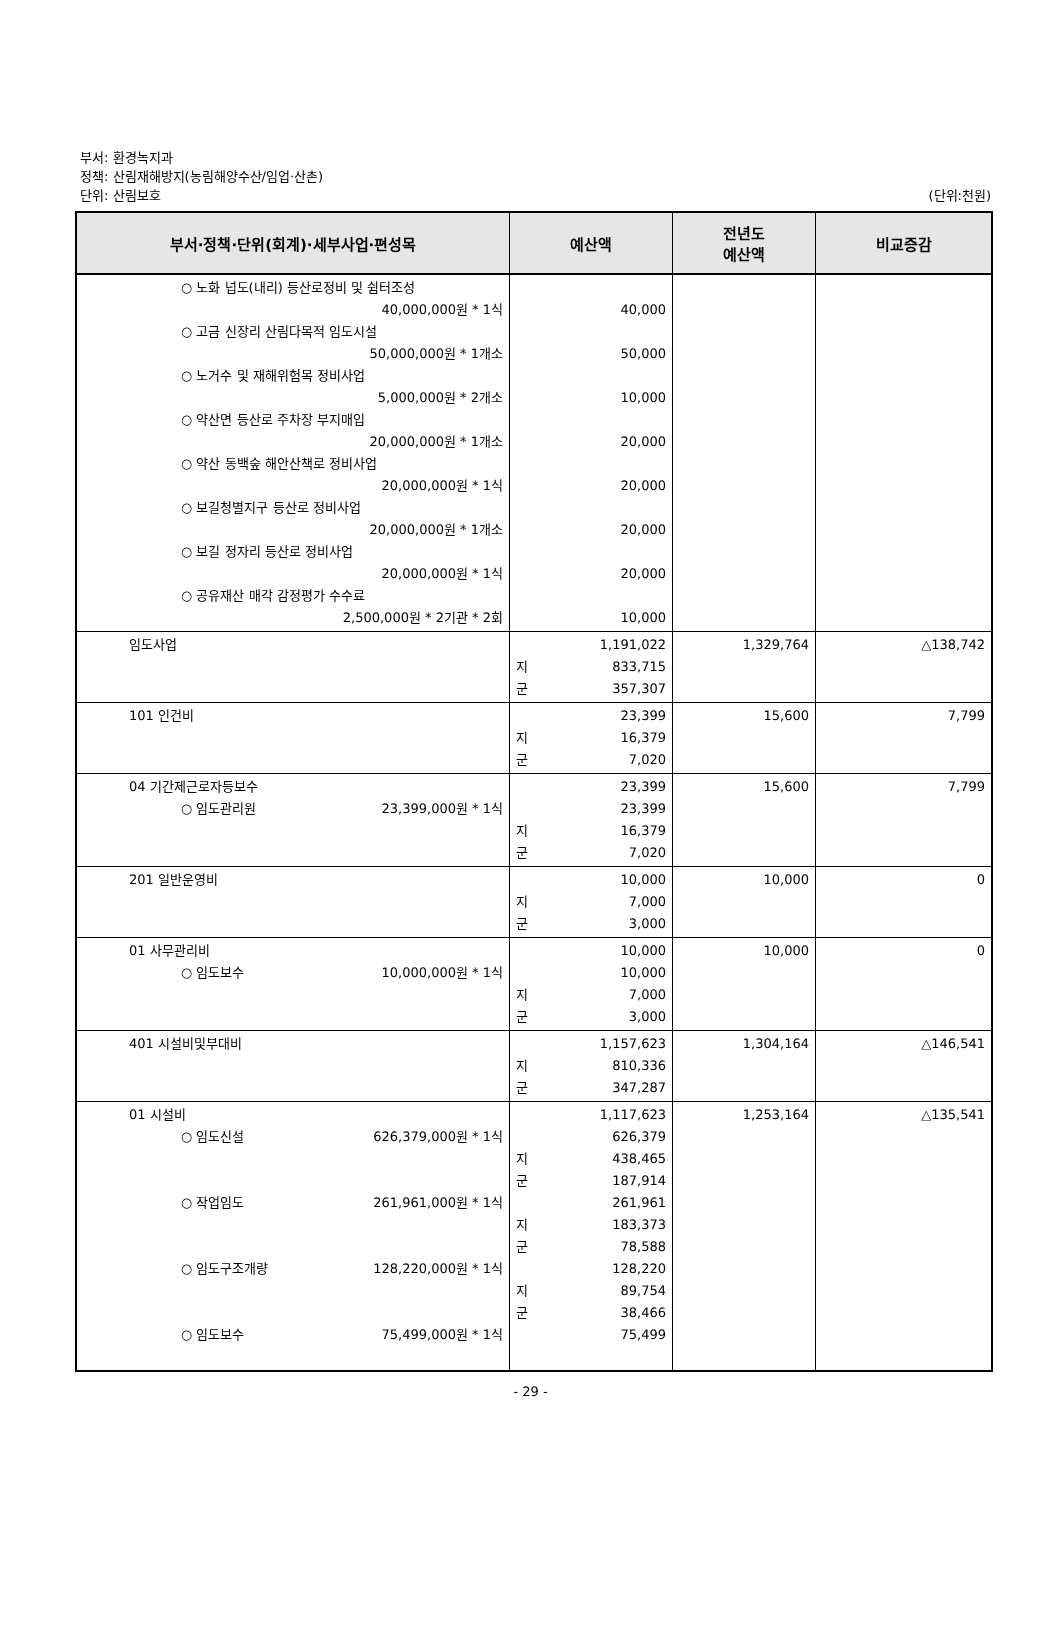부서: 환경녹지과
정책: 산림재해방지(농림해양수산/임업·산촌)
단위: 산림보호 (단위:천원)
| 부서·정책·단위(회계)·세부사업·편성목 | 예산액 | 전년도 예산액 | 비교증감 |
| --- | --- | --- | --- |
| ○ 노화 넙도(내리) 등산로정비 및 쉼터조성 40,000,000원 * 1식 ○ 고금 신장리 산림다목적 임도시설 50,000,000원 * 1개소 ○ 노거수 및 재해위험목 정비사업 5,000,000원 * 2개소 ○ 약산면 등산로 주차장 부지매입 20,000,000원 * 1개소 ○ 약산 동백숲 해안산책로 정비사업 20,000,000원 * 1식 ○ 보길청별지구 등산로 정비사업 20,000,000원 * 1개소 ○ 보길 정자리 등산로 정비사업 20,000,000원 * 1식 ○ 공유재산 매각 감정평가 수수료 2,500,000원 * 2기관 * 2회 | 40,000 50,000 10,000 20,000 20,000 20,000 20,000 10,000 | | |
| 임도사업 | 1,191,022 지 833,715 군 357,307 | 1,329,764 | △138,742 |
| 101 인건비 | 23,399 지 16,379 군 7,020 | 15,600 | 7,799 |
| 04 기간제근로자등보수 ○ 임도관리원 23,399,000원 * 1식 | 23,399 23,399 지 16,379 군 7,020 | 15,600 | 7,799 |
| 201 일반운영비 | 10,000 지 7,000 군 3,000 | 10,000 | 0 |
| 01 사무관리비 ○ 임도보수 10,000,000원 * 1식 | 10,000 10,000 지 7,000 군 3,000 | 10,000 | 0 |
| 401 시설비및부대비 | 1,157,623 지 810,336 군 347,287 | 1,304,164 | △146,541 |
| 01 시설비 ○ 임도신설 626,379,000원 * 1식 ○ 작업임도 261,961,000원 * 1식 ○ 임도구조개량 128,220,000원 * 1식 ○ 임도보수 75,499,000원 * 1식 | 1,117,623 626,379 지 438,465 군 187,914 261,961 지 183,373 군 78,588 128,220 지 89,754 군 38,466 75,499 | 1,253,164 | △135,541 |
- 29 -